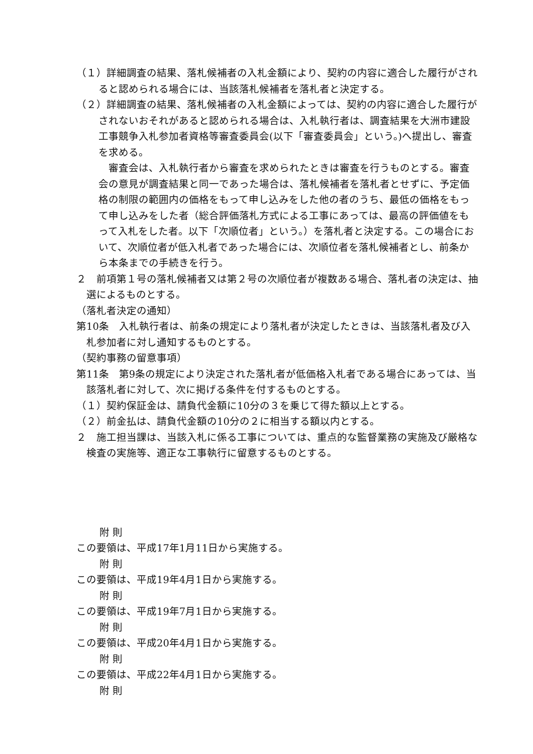（１）詳細調査の結果、落札候補者の入札金額により、契約の内容に適合した履行がされると認められる場合には、当該落札候補者を落札者と決定する。
（２）詳細調査の結果、落札候補者の入札金額によっては、契約の内容に適合した履行がされないおそれがあると認められる場合は、入札執行者は、調査結果を大洲市建設工事競争入札参加者資格等審査委員会(以下「審査委員会」という。)へ提出し、審査を求める。
　審査会は、入札執行者から審査を求められたときは審査を行うものとする。審査会の意見が調査結果と同一であった場合は、落札候補者を落札者とせずに、予定価格の制限の範囲内の価格をもって申し込みをした他の者のうち、最低の価格をもって申し込みをした者（総合評価落札方式による工事にあっては、最高の評価値をもって入札をした者。以下「次順位者」という。）を落札者と決定する。この場合において、次順位者が低入札者であった場合には、次順位者を落札候補者とし、前条から本条までの手続きを行う。
２　前項第１号の落札候補者又は第２号の次順位者が複数ある場合、落札者の決定は、抽選によるものとする。
（落札者決定の通知）
第10条　入札執行者は、前条の規定により落札者が決定したときは、当該落札者及び入札参加者に対し通知するものとする。
（契約事務の留意事項）
第11条　第9条の規定により決定された落札者が低価格入札者である場合にあっては、当該落札者に対して、次に掲げる条件を付するものとする。
（１）契約保証金は、請負代金額に10分の３を乗じて得た額以上とする。
（２）前金払は、請負代金額の10分の２に相当する額以内とする。
２　施工担当課は、当該入札に係る工事については、重点的な監督業務の実施及び厳格な検査の実施等、適正な工事執行に留意するものとする。
附 則
この要領は、平成17年1月11日から実施する。
附 則
この要領は、平成19年4月1日から実施する。
附 則
この要領は、平成19年7月1日から実施する。
附 則
この要領は、平成20年4月1日から実施する。
附 則
この要領は、平成22年4月1日から実施する。
附 則